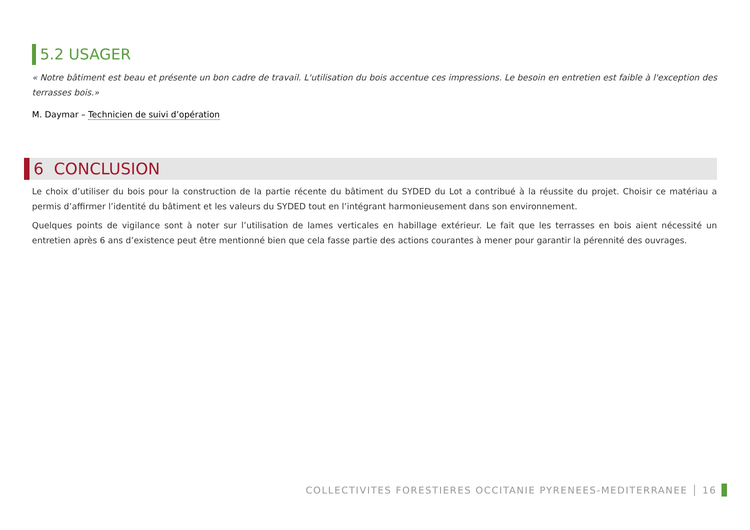5.2 USAGER
« Notre bâtiment est beau et présente un bon cadre de travail. L'utilisation du bois accentue ces impressions. Le besoin en entretien est faible à l'exception des terrasses bois.»
M. Daymar – Technicien de suivi d’opération
6 CONCLUSION
Le choix d’utiliser du bois pour la construction de la partie récente du bâtiment du SYDED du Lot a contribué à la réussite du projet. Choisir ce matériau a permis d’affirmer l’identité du bâtiment et les valeurs du SYDED tout en l’intégrant harmonieusement dans son environnement.
Quelques points de vigilance sont à noter sur l’utilisation de lames verticales en habillage extérieur. Le fait que les terrasses en bois aient nécessité un entretien après 6 ans d’existence peut être mentionné bien que cela fasse partie des actions courantes à mener pour garantir la pérennité des ouvrages.
COLLECTIVITES FORESTIERES OCCITANIE PYRENEES-MEDITERRANEE │ 16